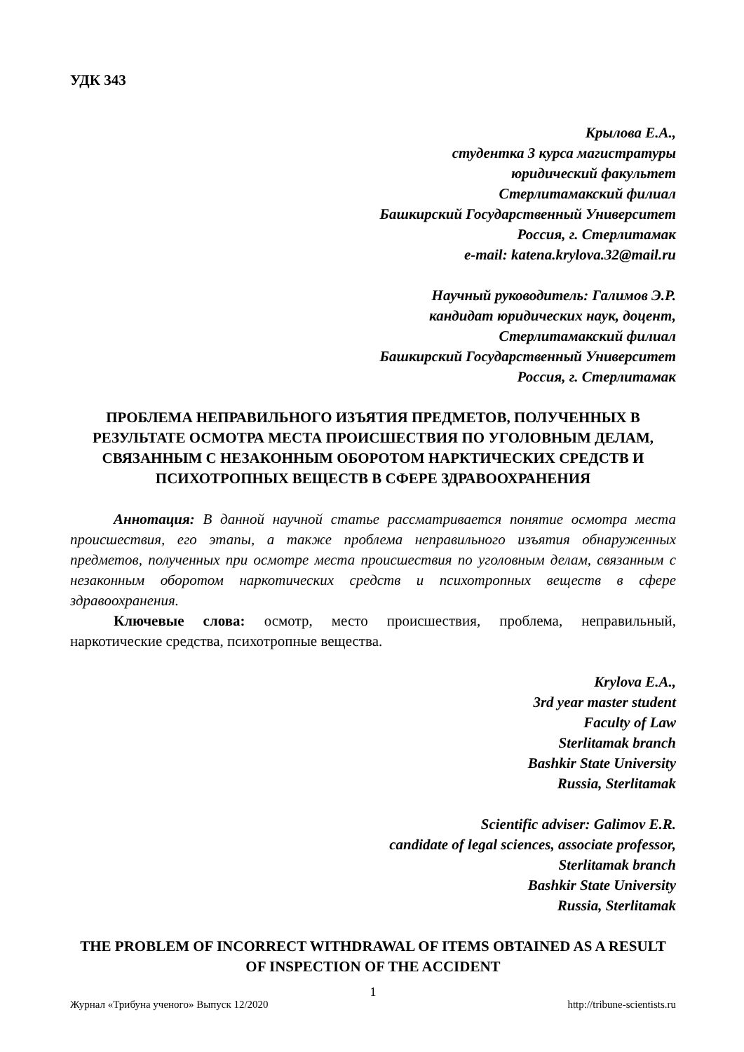УДК 343
Крылова Е.А.,
студентка 3 курса магистратуры
юридический факультет
Стерлитамакский филиал
Башкирский Государственный Университет
Россия, г. Стерлитамак
e-mail: katena.krylova.32@mail.ru
Научный руководитель: Галимов Э.Р.
кандидат юридических наук, доцент,
Стерлитамакский филиал
Башкирский Государственный Университет
Россия, г. Стерлитамак
ПРОБЛЕМА НЕПРАВИЛЬНОГО ИЗЪЯТИЯ ПРЕДМЕТОВ, ПОЛУЧЕННЫХ В РЕЗУЛЬТАТЕ ОСМОТРА МЕСТА ПРОИСШЕСТВИЯ ПО УГОЛОВНЫМ ДЕЛАМ, СВЯЗАННЫМ С НЕЗАКОННЫМ ОБОРОТОМ НАРКТИЧЕСКИХ СРЕДСТВ И ПСИХОТРОПНЫХ ВЕЩЕСТВ В СФЕРЕ ЗДРАВООХРАНЕНИЯ
Аннотация: В данной научной статье рассматривается понятие осмотра места происшествия, его этапы, а также проблема неправильного изъятия обнаруженных предметов, полученных при осмотре места происшествия по уголовным делам, связанным с незаконным оборотом наркотических средств и психотропных веществ в сфере здравоохранения.
Ключевые слова: осмотр, место происшествия, проблема, неправильный, наркотические средства, психотропные вещества.
Krylova E.A.,
3rd year master student
Faculty of Law
Sterlitamak branch
Bashkir State University
Russia, Sterlitamak
Scientific adviser: Galimov E.R.
candidate of legal sciences, associate professor,
Sterlitamak branch
Bashkir State University
Russia, Sterlitamak
THE PROBLEM OF INCORRECT WITHDRAWAL OF ITEMS OBTAINED AS A RESULT OF INSPECTION OF THE ACCIDENT
1
Журнал «Трибуна ученого» Выпуск 12/2020 http://tribune-scientists.ru